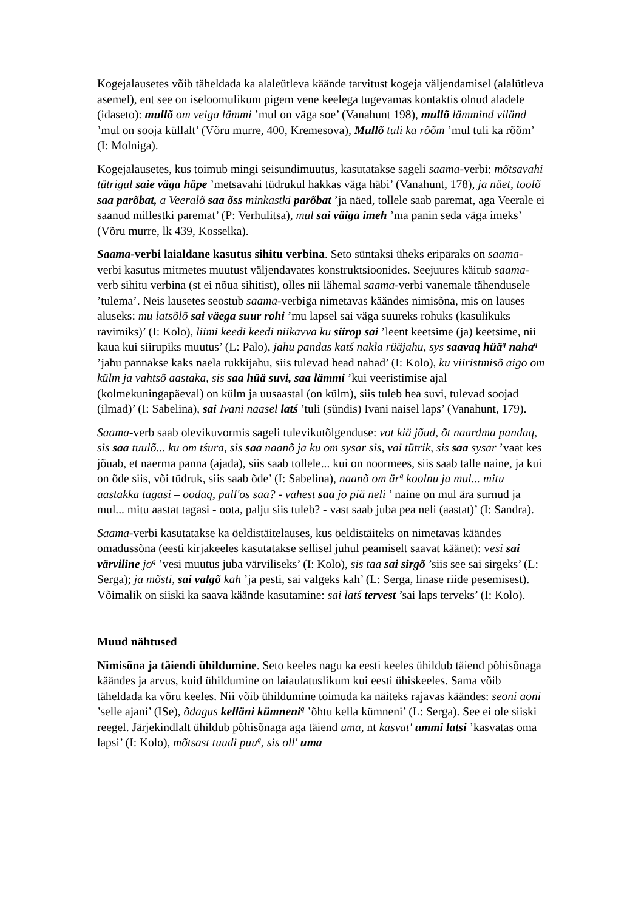Kogejalausetes võib täheldada ka alaleütleva käände tarvitust kogeja väljendamisel (alalütleva asemel), ent see on iseloomulikum pigem vene keelega tugevamas kontaktis olnud aladele (idaseto): mullõ om veiga lämmi ’mul on väga soe’ (Vanahunt 198), mullõ lämmind viländ ’mul on sooja küllalt’ (Võru murre, 400, Kremesova), Mullõ tuli ka rõõm ’mul tuli ka rõõm’ (I: Molniga).
Kogejalausetes, kus toimub mingi seisundimuutus, kasutatakse sageli saama-verbi: mõtsavahi tütrigul saie väga häpe ’metsavahi tüdrukul hakkas väga häbi’ (Vanahunt, 178), ja näet, toolõ saa parõbat, a Veeralõ saa õss minkastki parõbat ’ja näed, tollele saab paremat, aga Veerale ei saanud millestki paremat’ (P: Verhulitsa), mul sai väiga imeh ’ma panin seda väga imeks’ (Võru murre, lk 439, Kosselka).
Saama-verbi laialdane kasutus sihitu verbina. Seto süntaksi üheks eripäraks on saama-verbi kasutus mitmetes muutust väljendavates konstruktsioonides. Seejuures käitub saama-verb sihitu verbina (st ei nõua sihitist), olles nii lähemal saama-verbi vanemale tähendusele ’tulema’. Neis lausetes seostub saama-verbiga nimetavas käändes nimisõna, mis on lauses aluseks: mu latsõlõ sai väega suur rohi ’mu lapsel sai väga suureks rohuks (kasulikuks ravimiks)’ (I: Kolo), liimi keedi keedi niikavva ku siirop sai ’leent keetsime (ja) keetsime, nii kaua kui siirupiks muutus’ (L: Palo), jahu pandas katś nakla rüäjahu, sys saavaq hüä<sup>q</sup> naha<sup>q</sup> ’jahu pannakse kaks naela rukkijahu, siis tulevad head nahad’ (I: Kolo), ku viiristmisõ aigo om külm ja vahtsõ aastaka, sis saa hüä suvi, saa lämmi ’kui veeristimise ajal (kolmekuningapäeval) on külm ja uusaastal (on külm), siis tuleb hea suvi, tulevad soojad (ilmad)’ (I: Sabelina), sai Ivani naasel latś ’tuli (sündis) Ivani naisel laps’ (Vanahunt, 179).
Saama-verb saab olevikuvormis sageli tulevikutõlgenduse: vot kiä jõud, õt naardma pandaq, sis saa tuulõ... ku om tśura, sis saa naanõ ja ku om sysar sis, vai tütrik, sis saa sysar ’vaat kes jõuab, et naerma panna (ajada), siis saab tollele... kui on noormees, siis saab talle naine, ja kui on õde siis, või tüdruk, siis saab õde’ (I: Sabelina), naanõ om är<sup>q</sup> koolnu ja mul... mitu aastakka tagasi – oodaq, pall'os saa? - vahest saa jo piä neli ’ naine on mul ära surnud ja mul... mitu aastat tagasi - oota, palju siis tuleb? - vast saab juba pea neli (aastat)’ (I: Sandra).
Saama-verbi kasutatakse ka öeldistäitelauses, kus öeldistäiteks on nimetavas käändes omadussõna (eesti kirjakeeles kasutatakse sellisel juhul peamiselt saavat käänet): vesi sai värviline jo<sup>q</sup> ’vesi muutus juba värviliseks’ (I: Kolo), sis taa sai sirgõ ’siis see sai sirgeks’ (L: Serga); ja mõsti, sai valgõ kah ’ja pesti, sai valgeks kah’ (L: Serga, linase riide pesemisest). Võimalik on siiski ka saava käände kasutamine: sai latś tervest ’sai laps terveks’ (I: Kolo).
Muud nähtused
Nimisõna ja täiendi ühildumine. Seto keeles nagu ka eesti keeles ühildub täiend põhisõnaga käändes ja arvus, kuid ühildumine on laiaulatuslikum kui eesti ühiskeeles. Sama võib täheldada ka võru keeles. Nii võib ühildumine toimuda ka näiteks rajavas käändes: seoni aoni ’selle ajani’ (ISe), õdagus kelläni kümneni<sup>q</sup> ’õhtu kella kümneni’ (L: Serga). See ei ole siiski reegel. Järjekindlalt ühildub põhisõnaga aga täiend uma, nt kasvat' ummi latsi ’kasvatas oma lapsi’ (I: Kolo), mõtsast tuudi puu<sup>q</sup>, sis oll' uma